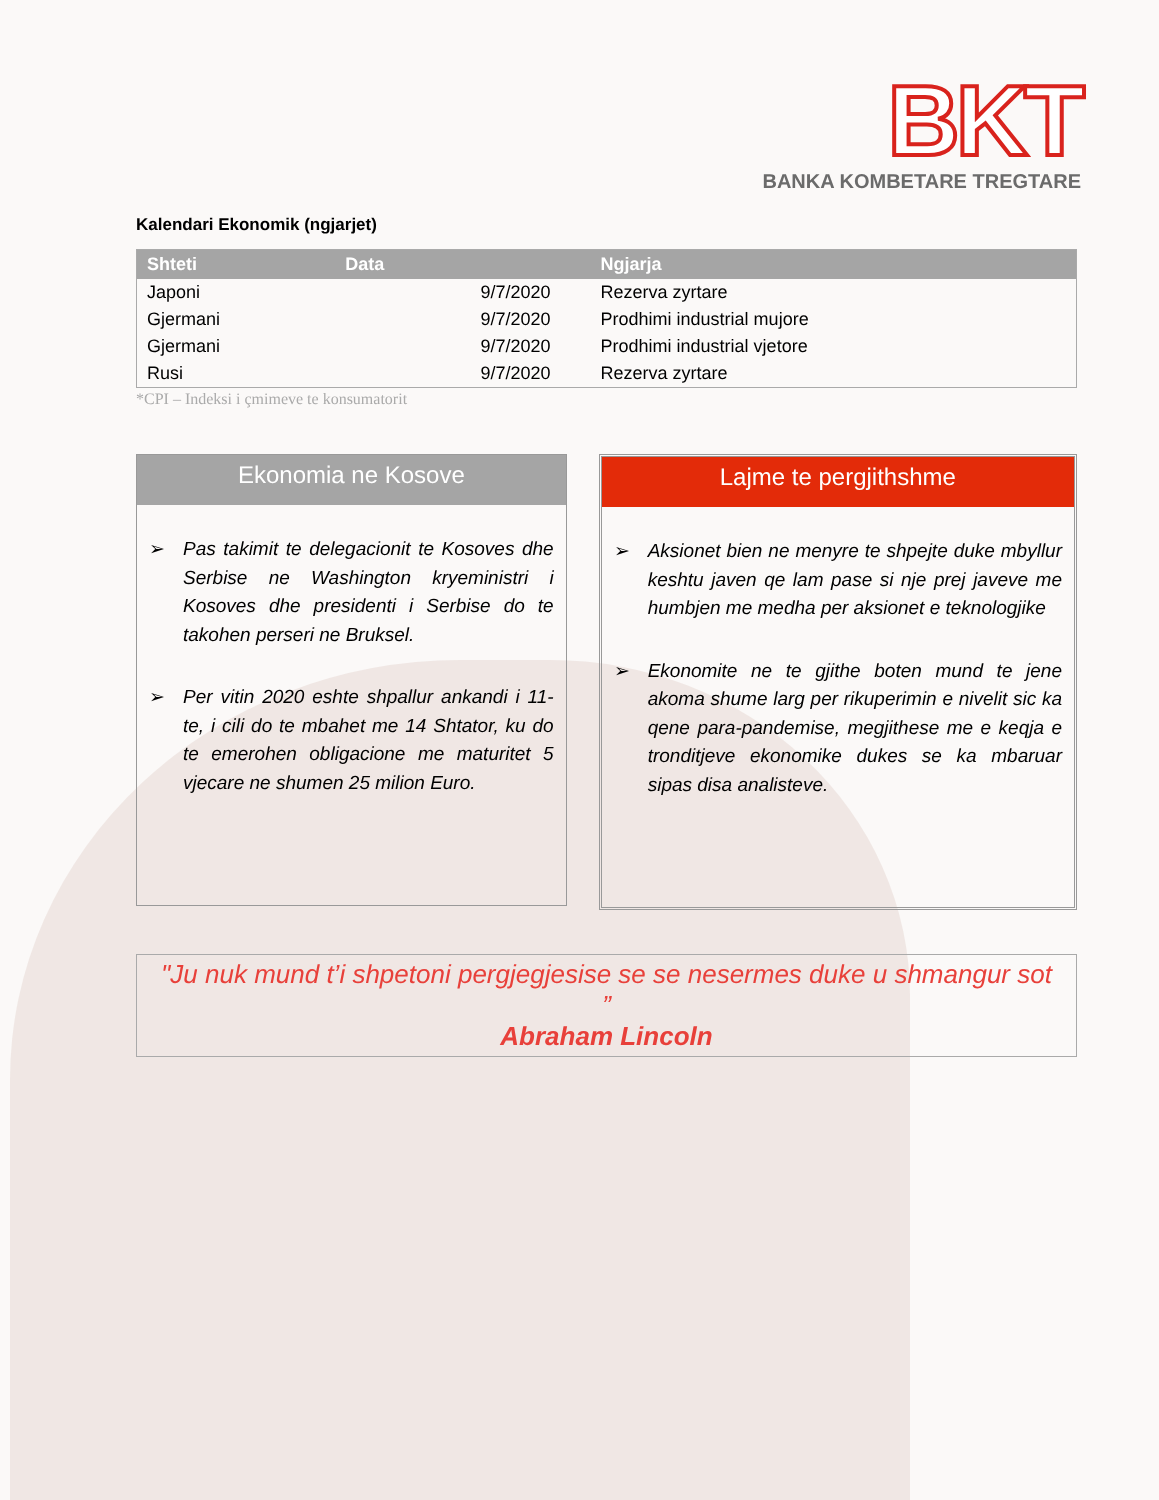BKT
BANKA KOMBETARE TREGTARE
Kalendari Ekonomik (ngjarjet)
| Shteti | Data | Ngjarja |
| --- | --- | --- |
| Japoni | 9/7/2020 | Rezerva zyrtare |
| Gjermani | 9/7/2020 | Prodhimi industrial mujore |
| Gjermani | 9/7/2020 | Prodhimi industrial vjetore |
| Rusi | 9/7/2020 | Rezerva zyrtare |
*CPI – Indeksi i çmimeve te konsumatorit
Ekonomia ne Kosove
➢ Pas takimit te delegacionit te Kosoves dhe Serbise ne Washington kryeministri i Kosoves dhe presidenti i Serbise do te takohen perseri ne Bruksel.
➢ Per vitin 2020 eshte shpallur ankandi i 11-te, i cili do te mbahet me 14 Shtator, ku do te emerohen obligacione me maturitet 5 vjecare ne shumen 25 milion Euro.
Lajme te pergjithshme
➢ Aksionet bien ne menyre te shpejte duke mbyllur keshtu javen qe lam pase si nje prej javeve me humbjen me medha per aksionet e teknologjike
➢ Ekonomite ne te gjithe boten mund te jene akoma shume larg per rikuperimin e nivelit sic ka qene para-pandemise, megjithese me e keqja e tronditjeve ekonomike dukes se ka mbaruar sipas disa analisteve.
"Ju nuk mund t’i shpetoni pergjegjesise se se nesermes duke u shmangur sot ”
Abraham Lincoln